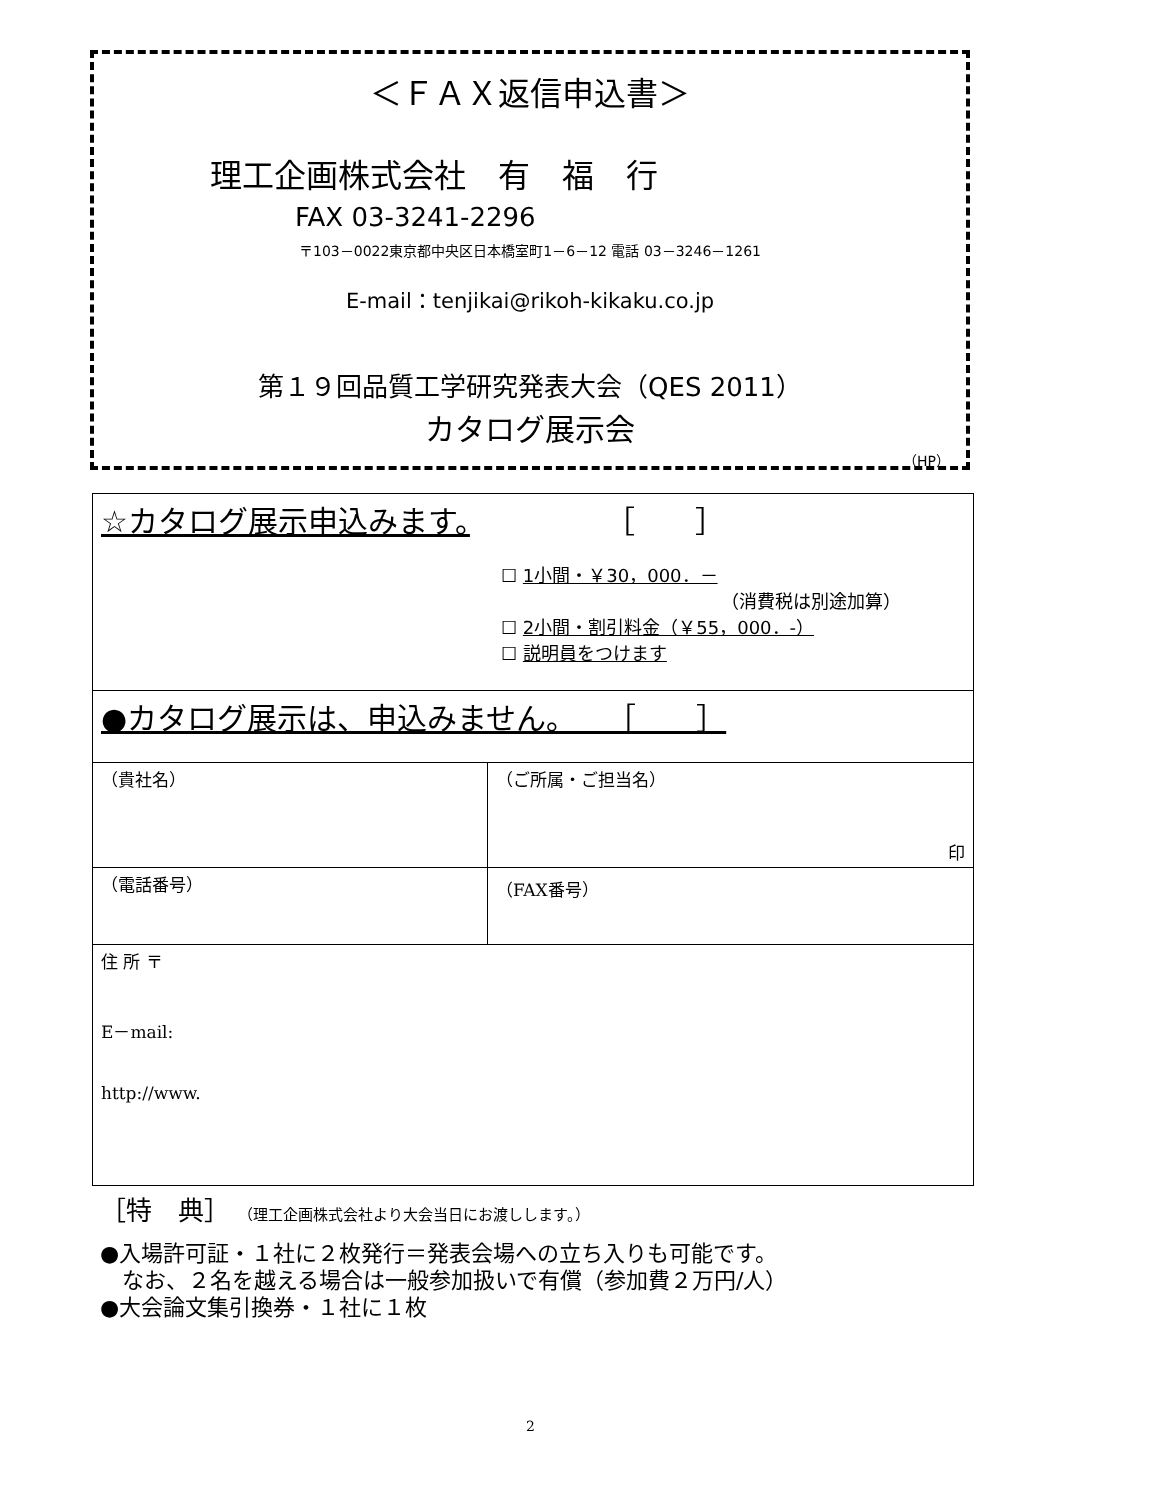＜ＦＡＸ返信申込書＞
理工企画株式会社　有　福　行
FAX 03-3241-2296
〒103－0022東京都中央区日本橋室町1－6－12 電話 03－3246－1261
E-mail：tenjikai@rikoh-kikaku.co.jp
第１９回品質工学研究発表大会（QES 2011）
カタログ展示会
（HP）
| ☆カタログ展示申込みます。 ［ ］ ☐ 1小間・￥30，000．－ （消費税は別途加算） ☐ 2小間・割引料金（￥55，000．-） ☐ 説明員をつけます | |
| ●カタログ展示は、申込みません。 ［ ］ | |
| （貴社名） | （ご所属・ご担当名） 印 |
| （電話番号） | （FAX番号） |
| 住 所 〒 E－mail: http://www. | |
［特　典］ （理工企画株式会社より大会当日にお渡しします。）
●入場許可証・１社に２枚発行＝発表会場への立ち入りも可能です。
　なお、２名を越える場合は一般参加扱いで有償（参加費２万円/人）
●大会論文集引換券・１社に１枚
2